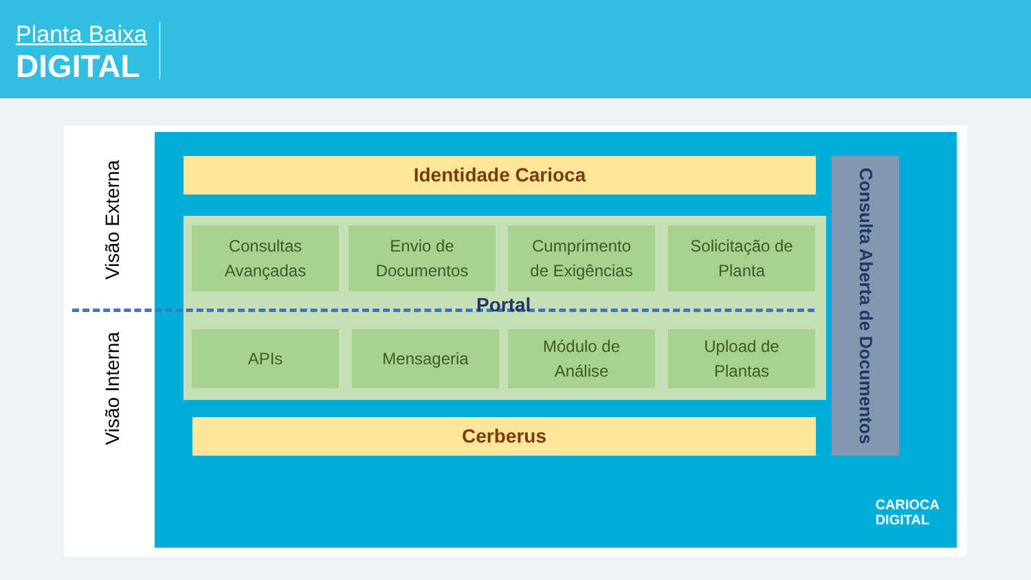Planta Baixa
DIGITAL
Visão Externa
Visão Interna
Identidade Carioca
Consultas
Avançadas
Envio de
Documentos
Cumprimento
de Exigências
Solicitação de
Planta
APIs Mensageria
Módulo de
Análise
Upload de
Plantas
Consulta Aberta de Documentos
Cerberus
CARIOCA
DIGITAL
Portal